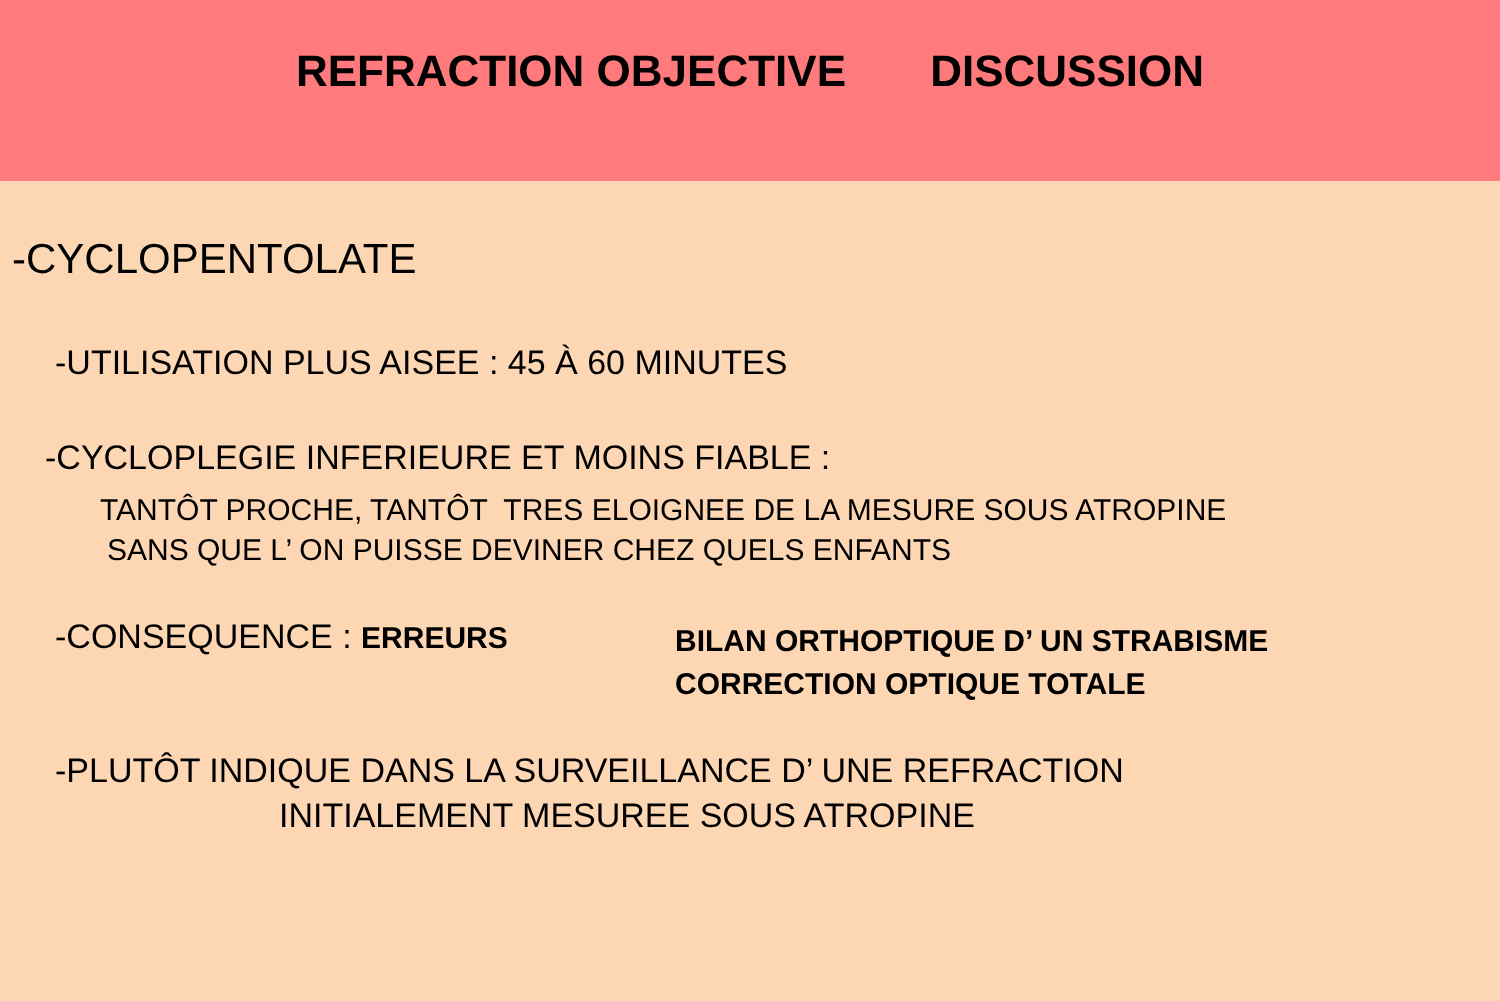REFRACTION OBJECTIVE DISCUSSION
-CYCLOPENTOLATE
-UTILISATION PLUS AISEE : 45 À 60 MINUTES
-CYCLOPLEGIE INFERIEURE ET MOINS FIABLE :
TANTÔT PROCHE, TANTÔT TRES ELOIGNEE DE LA MESURE SOUS ATROPINE
SANS QUE L’ ON PUISSE DEVINER CHEZ QUELS ENFANTS
-CONSEQUENCE : ERREURS
BILAN ORTHOPTIQUE D’ UN STRABISME
CORRECTION OPTIQUE TOTALE
-PLUTÔT INDIQUE DANS LA SURVEILLANCE D’ UNE REFRACTION
INITIALEMENT MESUREE SOUS ATROPINE